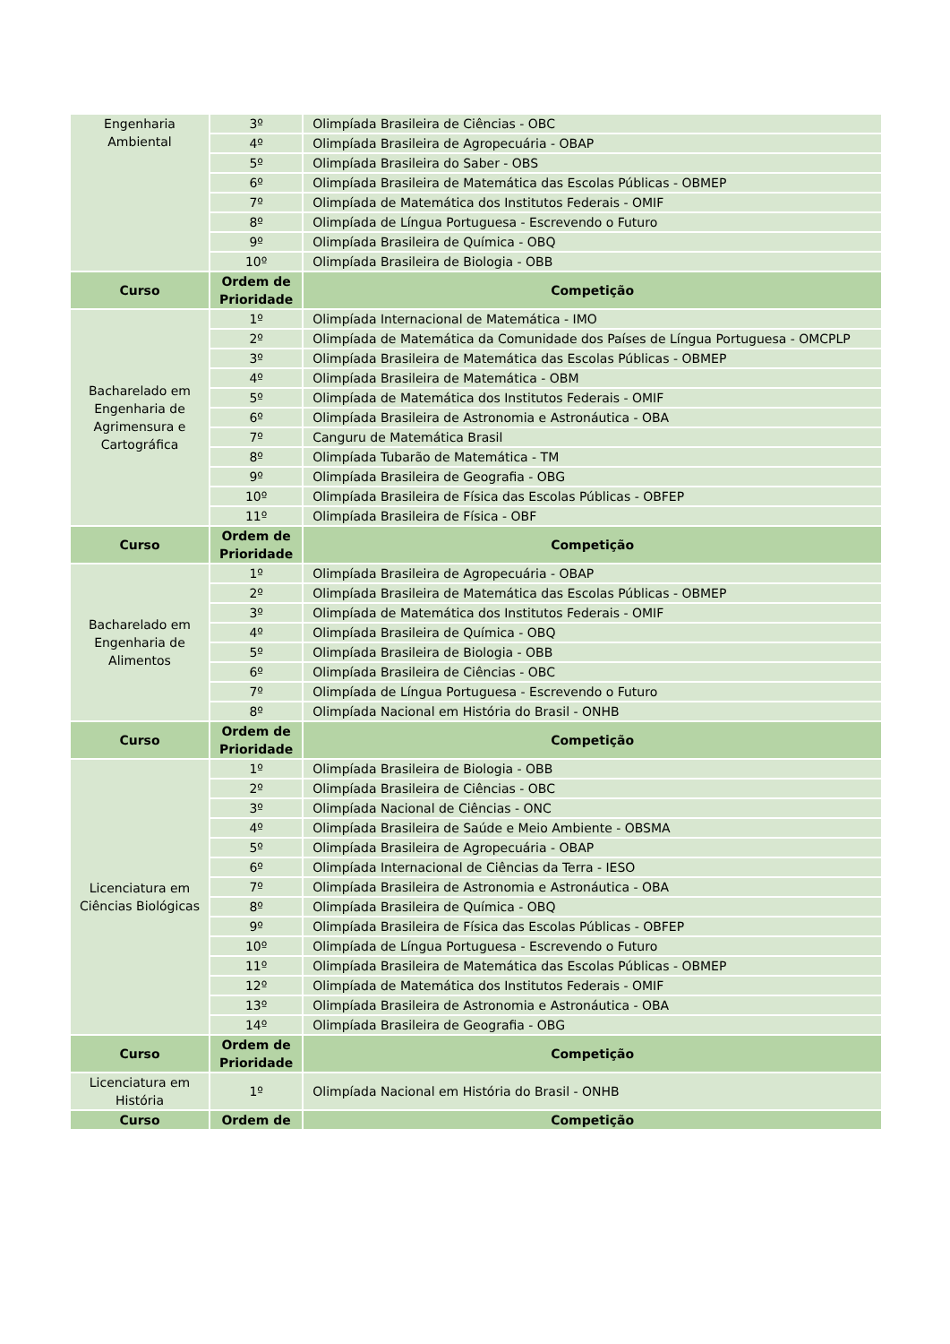| Engenharia Ambiental | 3º | Olimpíada Brasileira de Ciências - OBC |
| | 4º | Olimpíada Brasileira de Agropecuária - OBAP |
| | 5º | Olimpíada Brasileira do Saber - OBS |
| | 6º | Olimpíada Brasileira de Matemática das Escolas Públicas - OBMEP |
| | 7º | Olimpíada de Matemática dos Institutos Federais - OMIF |
| | 8º | Olimpíada de Língua Portuguesa - Escrevendo o Futuro |
| | 9º | Olimpíada Brasileira de Química - OBQ |
| | 10º | Olimpíada Brasileira de Biologia - OBB |
| Curso | Ordem de Prioridade | Competição |
| Bacharelado em Engenharia de Agrimensura e Cartográfica | 1º | Olimpíada Internacional de Matemática - IMO |
| | 2º | Olimpíada de Matemática da Comunidade dos Países de Língua Portuguesa - OMCPLP |
| | 3º | Olimpíada Brasileira de Matemática das Escolas Públicas - OBMEP |
| | 4º | Olimpíada Brasileira de Matemática - OBM |
| | 5º | Olimpíada de Matemática dos Institutos Federais - OMIF |
| | 6º | Olimpíada Brasileira de Astronomia e Astronáutica - OBA |
| | 7º | Canguru de Matemática Brasil |
| | 8º | Olimpíada Tubarão de Matemática - TM |
| | 9º | Olimpíada Brasileira de Geografia - OBG |
| | 10º | Olimpíada Brasileira de Física das Escolas Públicas - OBFEP |
| | 11º | Olimpíada Brasileira de Física - OBF |
| Curso | Ordem de Prioridade | Competição |
| Bacharelado em Engenharia de Alimentos | 1º | Olimpíada Brasileira de Agropecuária - OBAP |
| | 2º | Olimpíada Brasileira de Matemática das Escolas Públicas - OBMEP |
| | 3º | Olimpíada de Matemática dos Institutos Federais - OMIF |
| | 4º | Olimpíada Brasileira de Química - OBQ |
| | 5º | Olimpíada Brasileira de Biologia - OBB |
| | 6º | Olimpíada Brasileira de Ciências - OBC |
| | 7º | Olimpíada de Língua Portuguesa - Escrevendo o Futuro |
| | 8º | Olimpíada Nacional em História do Brasil - ONHB |
| Curso | Ordem de Prioridade | Competição |
| Licenciatura em Ciências Biológicas | 1º | Olimpíada Brasileira de Biologia - OBB |
| | 2º | Olimpíada Brasileira de Ciências - OBC |
| | 3º | Olimpíada Nacional de Ciências - ONC |
| | 4º | Olimpíada Brasileira de Saúde e Meio Ambiente - OBSMA |
| | 5º | Olimpíada Brasileira de Agropecuária - OBAP |
| | 6º | Olimpíada Internacional de Ciências da Terra - IESO |
| | 7º | Olimpíada Brasileira de Astronomia e Astronáutica - OBA |
| | 8º | Olimpíada Brasileira de Química - OBQ |
| | 9º | Olimpíada Brasileira de Física das Escolas Públicas - OBFEP |
| | 10º | Olimpíada de Língua Portuguesa - Escrevendo o Futuro |
| | 11º | Olimpíada Brasileira de Matemática das Escolas Públicas - OBMEP |
| | 12º | Olimpíada de Matemática dos Institutos Federais - OMIF |
| | 13º | Olimpíada Brasileira de Astronomia e Astronáutica - OBA |
| | 14º | Olimpíada Brasileira de Geografia - OBG |
| Curso | Ordem de Prioridade | Competição |
| Licenciatura em História | 1º | Olimpíada Nacional em História do Brasil - ONHB |
| Curso | Ordem de | Competição |